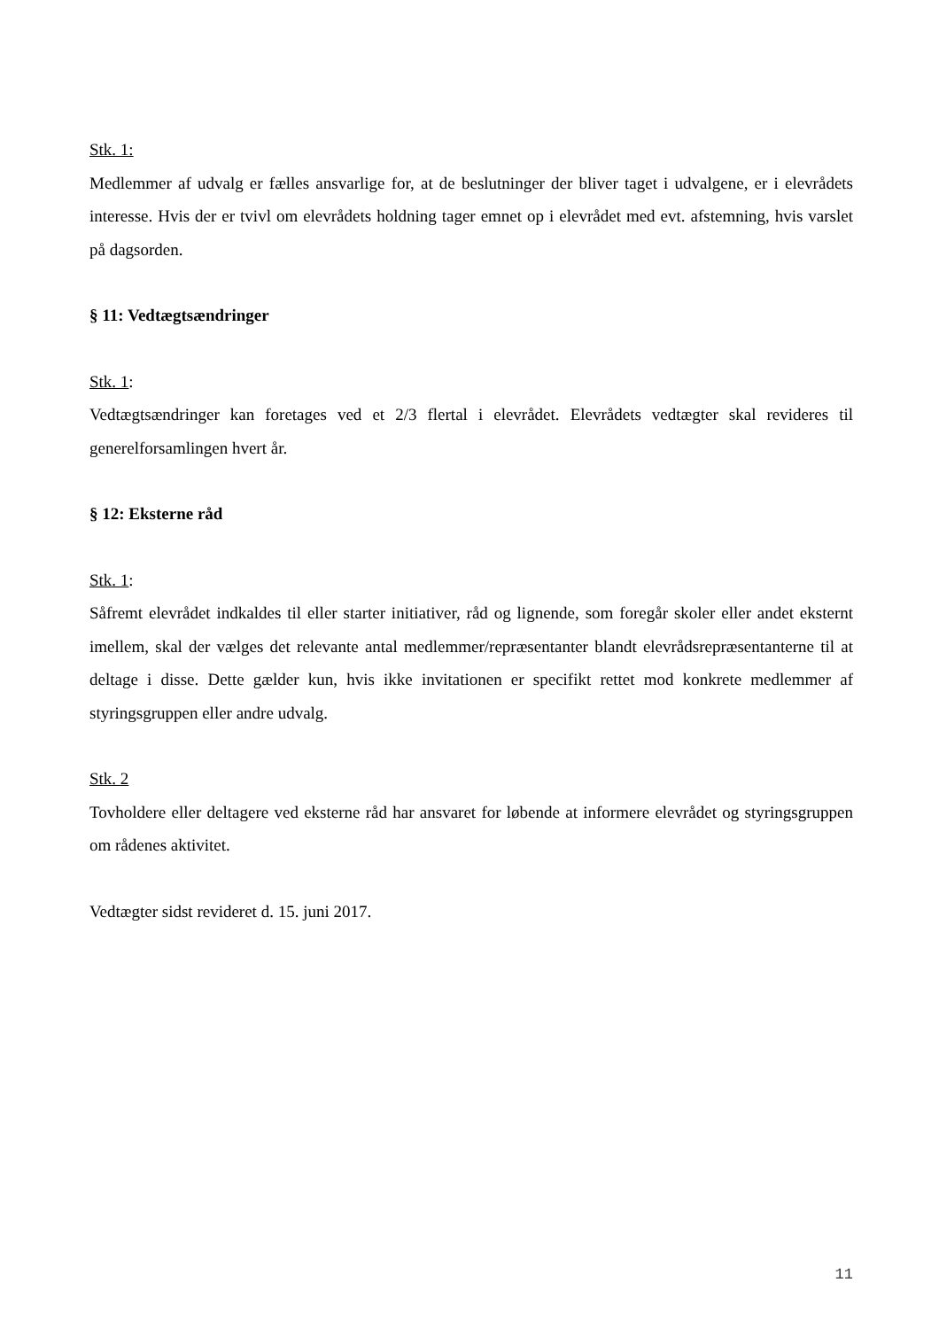Stk. 1:
Medlemmer af udvalg er fælles ansvarlige for, at de beslutninger der bliver taget i udvalgene, er i elevrådets interesse. Hvis der er tvivl om elevrådets holdning tager emnet op i elevrådet med evt. afstemning, hvis varslet på dagsorden.
§ 11: Vedtægtsændringer
Stk. 1:
Vedtægtsændringer kan foretages ved et 2/3 flertal i elevrådet. Elevrådets vedtægter skal revideres til generelforsamlingen hvert år.
§ 12: Eksterne råd
Stk. 1:
Såfremt elevrådet indkaldes til eller starter initiativer, råd og lignende, som foregår skoler eller andet eksternt imellem, skal der vælges det relevante antal medlemmer/repræsentanter blandt elevrådsrepræsentanterne til at deltage i disse. Dette gælder kun, hvis ikke invitationen er specifikt rettet mod konkrete medlemmer af styringsgruppen eller andre udvalg.
Stk. 2
Tovholdere eller deltagere ved eksterne råd har ansvaret for løbende at informere elevrådet og styringsgruppen om rådenes aktivitet.
Vedtægter sidst revideret d. 15. juni 2017.
11